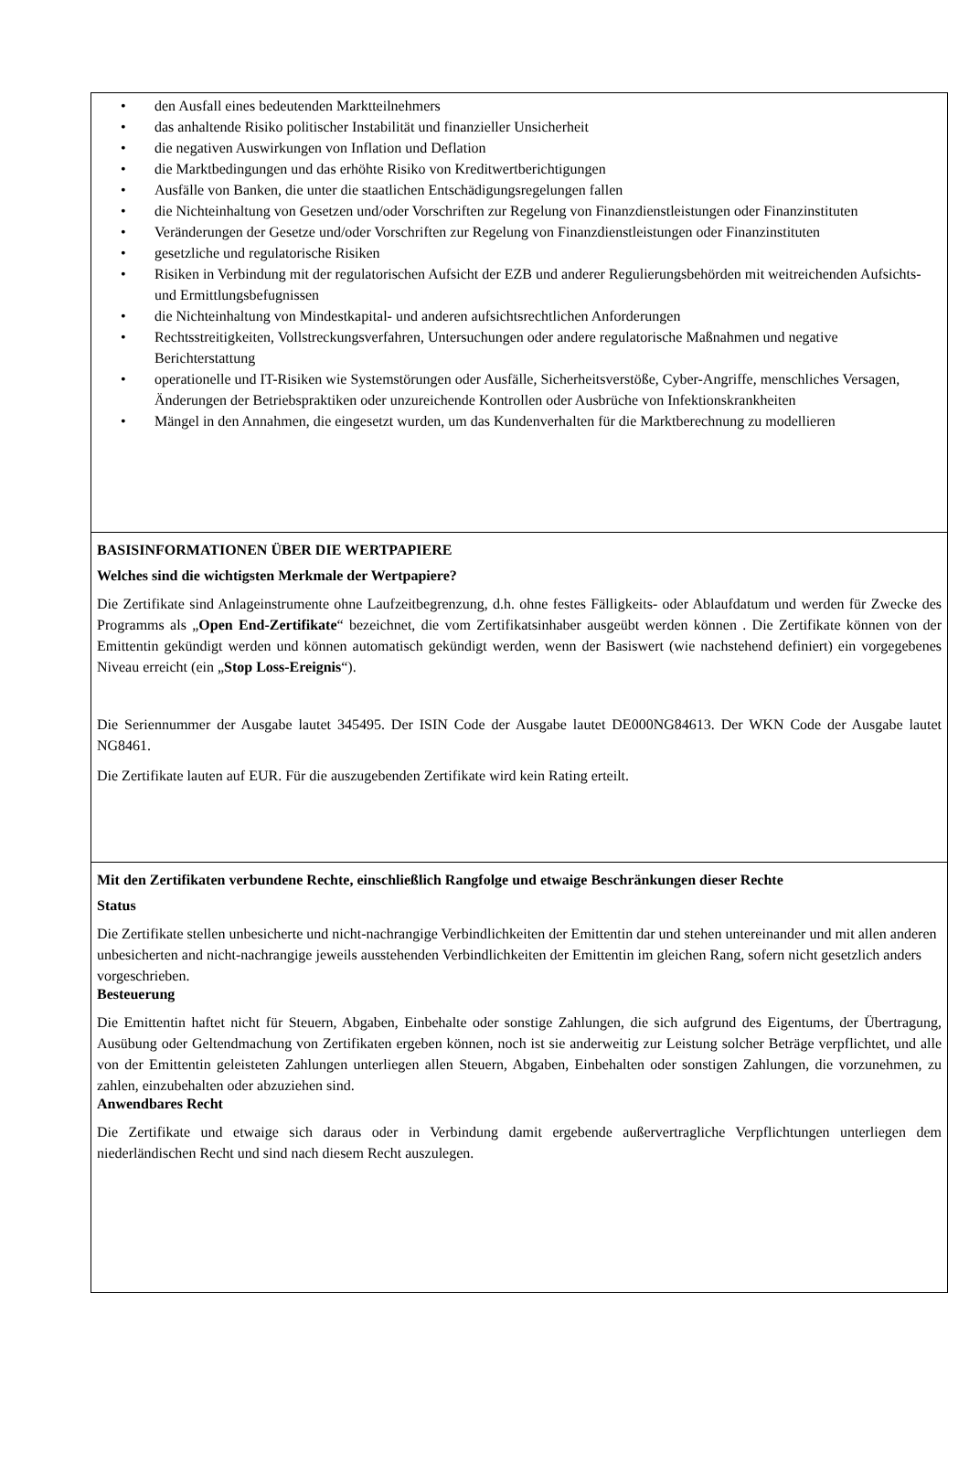• den Ausfall eines bedeutenden Marktteilnehmers
• das anhaltende Risiko politischer Instabilität und finanzieller Unsicherheit
• die negativen Auswirkungen von Inflation und Deflation
• die Marktbedingungen und das erhöhte Risiko von Kreditwertberichtigungen
• Ausfälle von Banken, die unter die staatlichen Entschädigungsregelungen fallen
• die Nichteinhaltung von Gesetzen und/oder Vorschriften zur Regelung von Finanzdienstleistungen oder Finanzinstituten
• Veränderungen der Gesetze und/oder Vorschriften zur Regelung von Finanzdienstleistungen oder Finanzinstituten
• gesetzliche und regulatorische Risiken
• Risiken in Verbindung mit der regulatorischen Aufsicht der EZB und anderer Regulierungsbehörden mit weitreichenden Aufsichts- und Ermittlungsbefugnissen
• die Nichteinhaltung von Mindestkapital- und anderen aufsichtsrechtlichen Anforderungen
• Rechtsstreitigkeiten, Vollstreckungsverfahren, Untersuchungen oder andere regulatorische Maßnahmen und negative Berichterstattung
• operationelle und IT-Risiken wie Systemstörungen oder Ausfälle, Sicherheitsverstöße, Cyber-Angriffe, menschliches Versagen, Änderungen der Betriebspraktiken oder unzureichende Kontrollen oder Ausbrüche von Infektionskrankheiten
• Mängel in den Annahmen, die eingesetzt wurden, um das Kundenverhalten für die Marktberechnung zu modellieren
BASISINFORMATIONEN ÜBER DIE WERTPAPIERE
Welches sind die wichtigsten Merkmale der Wertpapiere?
Die Zertifikate sind Anlageinstrumente ohne Laufzeitbegrenzung, d.h. ohne festes Fälligkeits- oder Ablaufdatum und werden für Zwecke des Programms als „Open End-Zertifikate“ bezeichnet, die vom Zertifikatsinhaber ausgeübt werden können . Die Zertifikate können von der Emittentin gekündigt werden und können automatisch gekündigt werden, wenn der Basiswert (wie nachstehend definiert) ein vorgegebenes Niveau erreicht (ein „Stop Loss-Ereignis“).
Die Seriennummer der Ausgabe lautet 345495. Der ISIN Code der Ausgabe lautet DE000NG84613. Der WKN Code der Ausgabe lautet NG8461.
Die Zertifikate lauten auf EUR. Für die auszugebenden Zertifikate wird kein Rating erteilt.
Mit den Zertifikaten verbundene Rechte, einschließlich Rangfolge und etwaige Beschränkungen dieser Rechte
Status
Die Zertifikate stellen unbesicherte und nicht-nachrangige Verbindlichkeiten der Emittentin dar und stehen untereinander und mit allen anderen unbesicherten and nicht-nachrangige jeweils ausstehenden Verbindlichkeiten der Emittentin im gleichen Rang, sofern nicht gesetzlich anders vorgeschrieben.
Besteuerung
Die Emittentin haftet nicht für Steuern, Abgaben, Einbehalte oder sonstige Zahlungen, die sich aufgrund des Eigentums, der Übertragung, Ausübung oder Geltendmachung von Zertifikaten ergeben können, noch ist sie anderweitig zur Leistung solcher Beträge verpflichtet, und alle von der Emittentin geleisteten Zahlungen unterliegen allen Steuern, Abgaben, Einbehalten oder sonstigen Zahlungen, die vorzunehmen, zu zahlen, einzubehalten oder abzuziehen sind.
Anwendbares Recht
Die Zertifikate und etwaige sich daraus oder in Verbindung damit ergebende außervertragliche Verpflichtungen unterliegen dem niederländischen Recht und sind nach diesem Recht auszulegen.